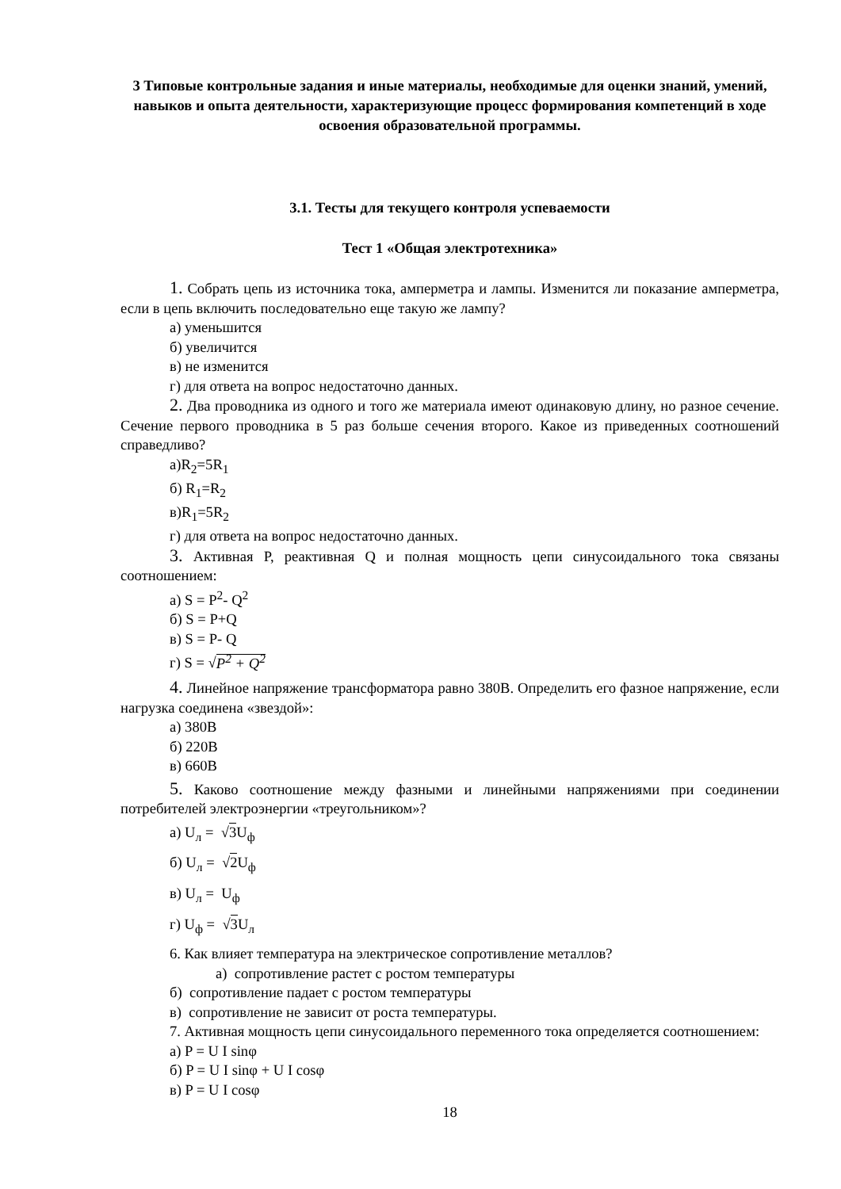3 Типовые контрольные задания и иные материалы, необходимые для оценки знаний, умений, навыков и опыта деятельности, характеризующие процесс формирования компетенций в ходе освоения образовательной программы.
3.1. Тесты для текущего контроля успеваемости
Тест 1 «Общая электротехника»
1. Собрать цепь из источника тока, амперметра и лампы. Изменится ли показание амперметра, если в цепь включить последовательно еще такую же лампу?
а) уменьшится
б) увеличится
в) не изменится
г) для ответа на вопрос недостаточно данных.
2. Два проводника из одного и того же материала имеют одинаковую длину, но разное сечение. Сечение первого проводника в 5 раз больше сечения второго. Какое из приведенных соотношений справедливо?
а)R<sub>2</sub>=5R<sub>1</sub>
б) R<sub>1</sub>=R<sub>2</sub>
в)R<sub>1</sub>=5R<sub>2</sub>
г) для ответа на вопрос недостаточно данных.
3. Активная P, реактивная Q и полная мощность цепи синусоидального тока связаны соотношением:
а) S = P<sup>2</sup>- Q<sup>2</sup>
б) S = P+Q
в) S = P- Q
г) S = √P<sup>2</sup> + Q<sup>2</sup>
4. Линейное напряжение трансформатора равно 380В. Определить его фазное напряжение, если нагрузка соединена «звездой»:
а) 380В
б) 220В
в) 660В
5. Каково соотношение между фазными и линейными напряжениями при соединении потребителей электроэнергии «треугольником»?
а) U<sub>л</sub> = √3 U<sub>ф</sub>
б) U<sub>л</sub> = √2 U<sub>ф</sub>
в) U<sub>л</sub> = U<sub>ф</sub>
г) U<sub>ф</sub> = √3 U<sub>л</sub>
6. Как влияет температура на электрическое сопротивление металлов?
а) сопротивление растет с ростом температуры
б) сопротивление падает с ростом температуры
в) сопротивление не зависит от роста температуры.
7. Активная мощность цепи синусоидального переменного тока определяется соотношением:
а) P = U I sinφ
б) P = U I sinφ + U I cosφ
в) P = U I cosφ
18